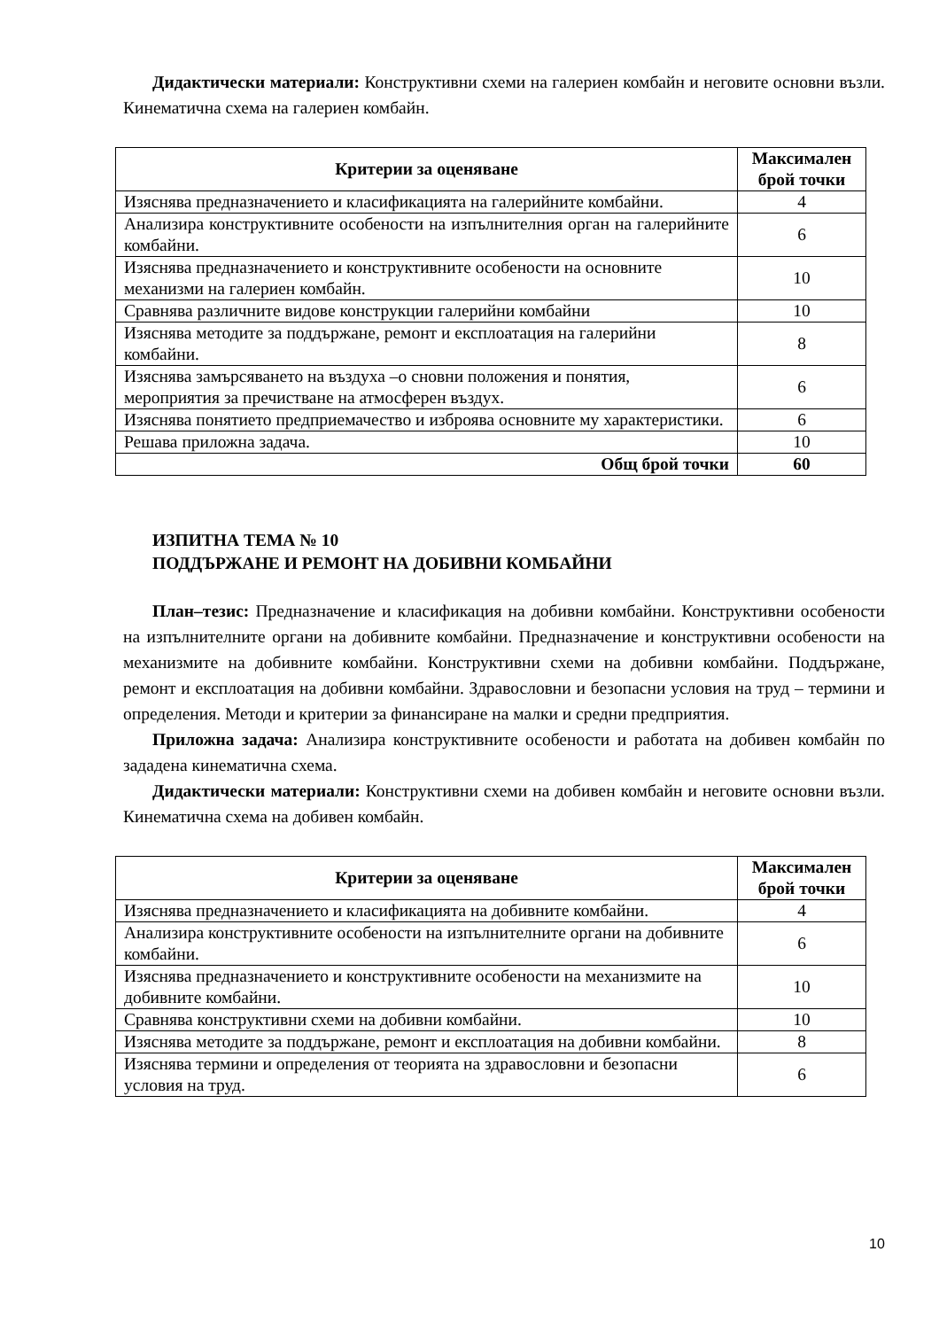Дидактически материали: Конструктивни схеми на галериен комбайн и неговите основни възли. Кинематична схема на галериен комбайн.
| Критерии за оценяване | Максимален брой точки |
| --- | --- |
| Изяснява предназначението и класификацията на галерийните комбайни. | 4 |
| Анализира конструктивните особености на изпълнителния орган на галерийните комбайни. | 6 |
| Изяснява предназначението и конструктивните особености на основните механизми на галериен комбайн. | 10 |
| Сравнява различните видове конструкции галерийни комбайни | 10 |
| Изяснява методите за поддържане, ремонт и експлоатация на галерийни комбайни. | 8 |
| Изяснява замърсяването на въздуха –о сновни положения и понятия, мероприятия за пречистване на атмосферен въздух. | 6 |
| Изяснява понятието предприемачество и изброява основните му характеристики. | 6 |
| Решава приложна задача. | 10 |
| Общ брой точки | 60 |
ИЗПИТНА ТЕМА № 10
ПОДДЪРЖАНЕ И РЕМОНТ НА ДОБИВНИ КОМБАЙНИ
План–тезис: Предназначение и класификация на добивни комбайни. Конструктивни особености на изпълнителните органи на добивните комбайни. Предназначение и конструктивни особености на механизмите на добивните комбайни. Конструктивни схеми на добивни комбайни. Поддържане, ремонт и експлоатация на добивни комбайни. Здравословни и безопасни условия на труд – термини и определения. Методи и критерии за финансиране на малки и средни предприятия.
Приложна задача: Анализира конструктивните особености и работата на добивен комбайн по зададена кинематична схема.
Дидактически материали: Конструктивни схеми на добивен комбайн и неговите основни възли. Кинематична схема на добивен комбайн.
| Критерии за оценяване | Максимален брой точки |
| --- | --- |
| Изяснява предназначението и класификацията на добивните комбайни. | 4 |
| Анализира конструктивните особености на изпълнителните органи на добивните комбайни. | 6 |
| Изяснява предназначението и конструктивните особености на механизмите на добивните комбайни. | 10 |
| Сравнява конструктивни схеми на добивни комбайни. | 10 |
| Изяснява методите за поддържане, ремонт и експлоатация на добивни комбайни. | 8 |
| Изяснява термини и определения от теорията на здравословни и безопасни условия на труд. | 6 |
10